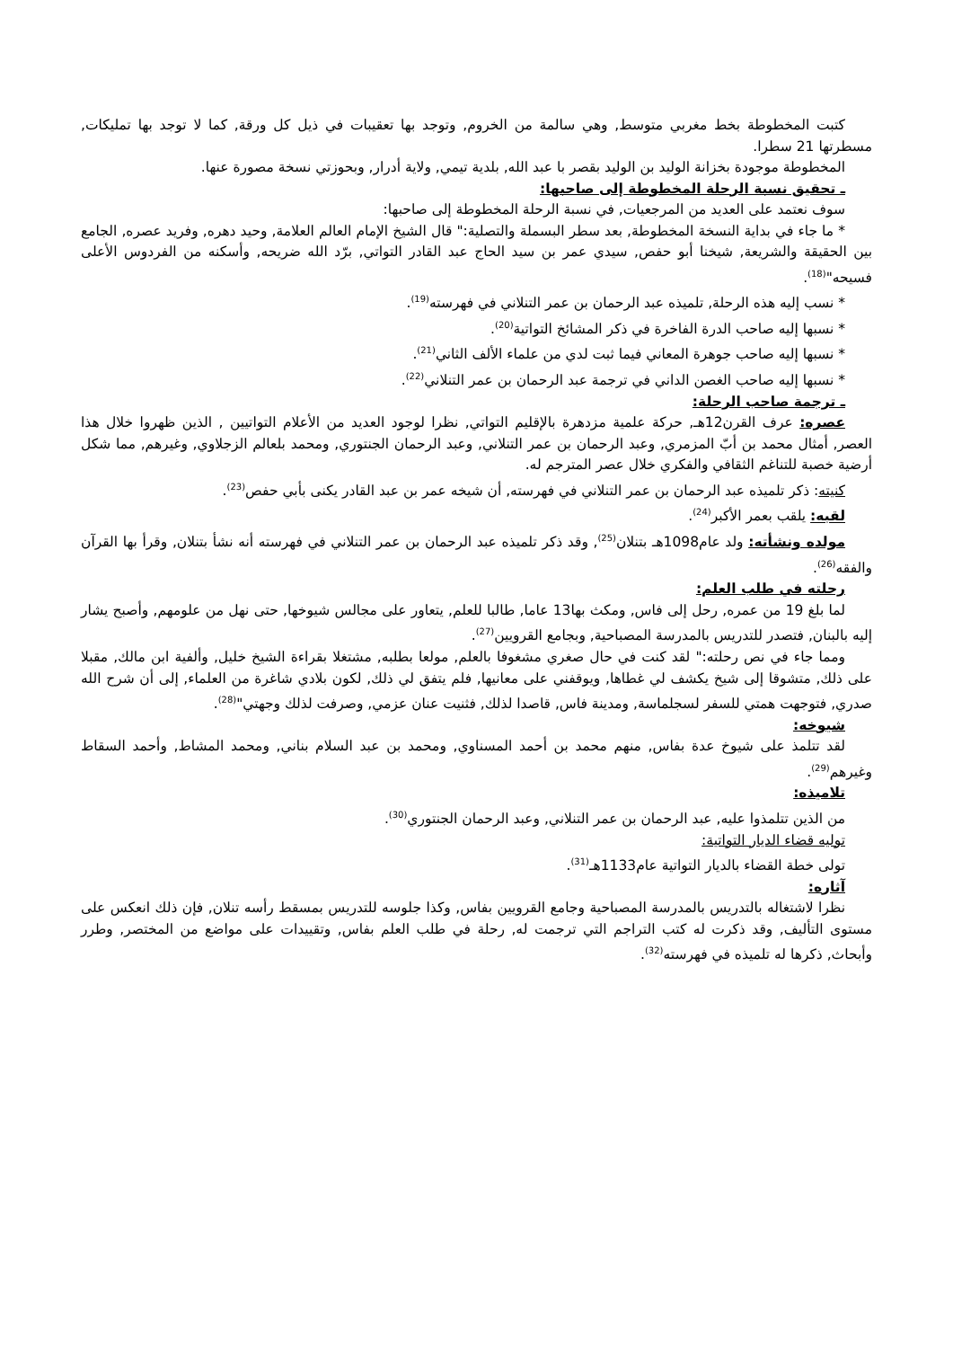كتبت المخطوطة بخط مغربي متوسط, وهي سالمة من الخروم, وتوجد بها تعقيبات في ذيل كل ورقة, كما لا توجد بها تمليكات, مسطرتها 21 سطرا.
المخطوطة موجودة بخزانة الوليد بن الوليد بقصر با عبد الله, بلدية تيمي, ولاية أدرار, وبحوزتي نسخة مصورة عنها.
ـ تحقيق نسبة الرحلة المخطوطة إلى صاحبها:
سوف نعتمد على العديد من المرجعيات, في نسبة الرحلة المخطوطة إلى صاحبها:
* ما جاء في بداية النسخة المخطوطة, بعد سطر البسملة والتصلية:" قال الشيخ الإمام العالم العلامة, وحيد دهره, وفريد عصره, الجامع بين الحقيقة والشريعة, شيخنا أبو حفص, سيدي عمر بن سيد الحاج عبد القادر التواتي, برّد الله ضريحه, وأسكنه من الفردوس الأعلى فسيحه"<sup>(18)</sup>.
* نسب إليه هذه الرحلة, تلميذه عبد الرحمان بن عمر التنلاني في فهرسته<sup>(19)</sup>.
* نسبها إليه صاحب الدرة الفاخرة في ذكر المشائخ التواتية<sup>(20)</sup>.
* نسبها إليه صاحب جوهرة المعاني فيما ثبت لدي من علماء الألف الثاني<sup>(21)</sup>.
* نسبها إليه صاحب الغصن الداني في ترجمة عبد الرحمان بن عمر التنلاني<sup>(22)</sup>.
ـ ترجمة صاحب الرحلة:
عصره: عرف القرن12هـ, حركة علمية مزدهرة بالإقليم التواتي, نظرا لوجود العديد من الأعلام التواتيين , الذين ظهروا خلال هذا العصر, أمثال محمد بن أبّ المزمري, وعبد الرحمان بن عمر التنلاني, وعبد الرحمان الجنتوري, ومحمد بلعالم الزجلاوي, وغيرهم, مما شكل أرضية خصبة للتناغم الثقافي والفكري خلال عصر المترجم له.
كنيته: ذكر تلميذه عبد الرحمان بن عمر التنلاني في فهرسته, أن شيخه عمر بن عبد القادر يكنى بأبي حفص<sup>(23)</sup>.
لقبه: يلقب بعمر الأكبر<sup>(24)</sup>.
مولده ونشأته: ولد عام1098هـ بتنلان<sup>(25)</sup>, وقد ذكر تلميذه عبد الرحمان بن عمر التنلاني في فهرسته أنه نشأ بتنلان, وقرأ بها القرآن والفقه<sup>(26)</sup>.
رحلته في طلب العلم:
لما بلغ 19 من عمره, رحل إلى فاس, ومكث بها13 عاما, طالبا للعلم, يتعاور على مجالس شيوخها, حتى نهل من علومهم, وأصبح يشار إليه بالبنان, فتصدر للتدريس بالمدرسة المصباحية, وبجامع القرويين<sup>(27)</sup>.
ومما جاء في نص رحلته:" لقد كنت في حال صغري مشغوفا بالعلم, مولعا بطلبه, مشتغلا بقراءة الشيخ خليل, وألفية ابن مالك, مقبلا على ذلك, متشوقا إلى شيخ يكشف لي غطاها, ويوقفني على معانيها, فلم يتفق لي ذلك, لكون بلادي شاغرة من العلماء, إلى أن شرح الله صدري, فتوجهت همتي للسفر لسجلماسة, ومدينة فاس, قاصدا لذلك, فثنيت عنان عزمي, وصرفت لذلك وجهتي"<sup>(28)</sup>.
شيوخه:
لقد تتلمذ على شيوخ عدة بفاس, منهم محمد بن أحمد المسناوي, ومحمد بن عبد السلام بناني, ومحمد المشاط, وأحمد السقاط وغيرهم<sup>(29)</sup>.
تلاميذه:
من الذين تتلمذوا عليه, عبد الرحمان بن عمر التنلاني, وعبد الرحمان الجنتوري<sup>(30)</sup>.
توليه قضاء الديار التواتية:
تولى خطة القضاء بالديار التواتية عام1133هـ<sup>(31)</sup>.
آثاره:
نظرا لاشتغاله بالتدريس بالمدرسة المصباحية وجامع القرويين بفاس, وكذا جلوسه للتدريس بمسقط رأسه تنلان, فإن ذلك انعكس على مستوى التأليف, وقد ذكرت له كتب التراجم التي ترجمت له, رحلة في طلب العلم بفاس, وتقييدات على مواضع من المختصر, وطرر وأبحاث, ذكرها له تلميذه في فهرسته<sup>(32)</sup>.